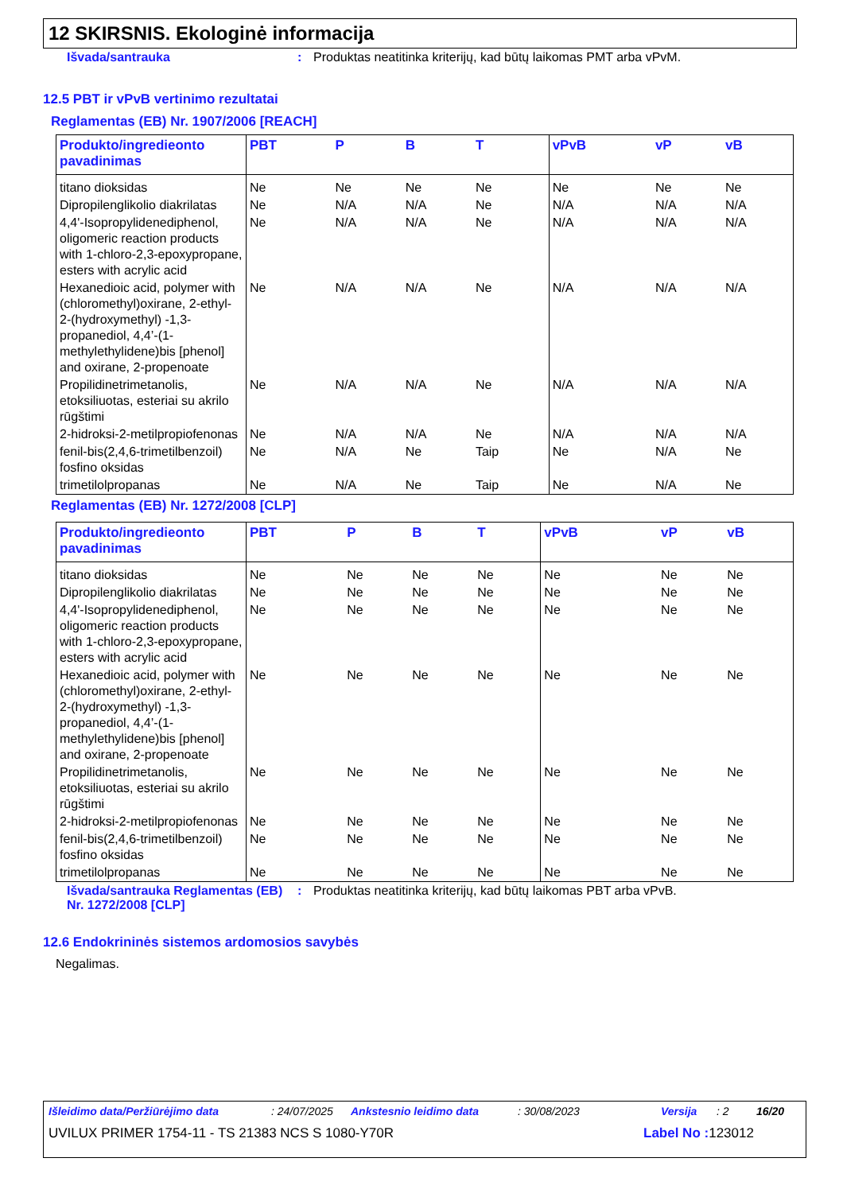12 SKIRSNIS. Ekologinė informacija
Išvada/santrauka: Produktas neatitinka kriterijų, kad būtų laikomas PMT arba vPvM.
12.5 PBT ir vPvB vertinimo rezultatai
Reglamentas (EB) Nr. 1907/2006 [REACH]
| Produkto/ingredieonto pavadinimas | PBT | P | B | T | vPvB | vP | vB |
| --- | --- | --- | --- | --- | --- | --- | --- |
| titano dioksidas | Ne | Ne | Ne | Ne | Ne | Ne | Ne |
| Dipropilenglikolio diakrilatas | Ne | N/A | N/A | Ne | N/A | N/A | N/A |
| 4,4'-Isopropylidenediphenol, oligomeric reaction products with 1-chloro-2,3-epoxypropane, esters with acrylic acid | Ne | N/A | N/A | Ne | N/A | N/A | N/A |
| Hexanedioic acid, polymer with (chloromethyl)oxirane, 2-ethyl-2-(hydroxymethyl) -1,3-propanediol, 4,4’-(1-methylethylidene)bis [phenol] and oxirane, 2-propenoate | Ne | N/A | N/A | Ne | N/A | N/A | N/A |
| Propilidinetrimetanolis, etoksiliuotas, esteriai su akrilo rūgštimi | Ne | N/A | N/A | Ne | N/A | N/A | N/A |
| 2-hidroksi-2-metilpropiofenonas | Ne | N/A | N/A | Ne | N/A | N/A | N/A |
| fenil-bis(2,4,6-trimetilbenzoil) fosfino oksidas | Ne | N/A | Ne | Taip | Ne | N/A | Ne |
| trimetilolpropanas | Ne | N/A | Ne | Taip | Ne | N/A | Ne |
Reglamentas (EB) Nr. 1272/2008 [CLP]
| Produkto/ingredieonto pavadinimas | PBT | P | B | T | vPvB | vP | vB |
| --- | --- | --- | --- | --- | --- | --- | --- |
| titano dioksidas | Ne | Ne | Ne | Ne | Ne | Ne | Ne |
| Dipropilenglikolio diakrilatas | Ne | Ne | Ne | Ne | Ne | Ne | Ne |
| 4,4'-Isopropylidenediphenol, oligomeric reaction products with 1-chloro-2,3-epoxypropane, esters with acrylic acid | Ne | Ne | Ne | Ne | Ne | Ne | Ne |
| Hexanedioic acid, polymer with (chloromethyl)oxirane, 2-ethyl-2-(hydroxymethyl) -1,3-propanediol, 4,4’-(1-methylethylidene)bis [phenol] and oxirane, 2-propenoate | Ne | Ne | Ne | Ne | Ne | Ne | Ne |
| Propilidinetrimetanolis, etoksiliuotas, esteriai su akrilo rūgštimi | Ne | Ne | Ne | Ne | Ne | Ne | Ne |
| 2-hidroksi-2-metilpropiofenonas | Ne | Ne | Ne | Ne | Ne | Ne | Ne |
| fenil-bis(2,4,6-trimetilbenzoil) fosfino oksidas | Ne | Ne | Ne | Ne | Ne | Ne | Ne |
| trimetilolpropanas | Ne | Ne | Ne | Ne | Ne | Ne | Ne |
Išvada/santrauka Reglamentas (EB) Nr. 1272/2008 [CLP]: Produktas neatitinka kriterijų, kad būtų laikomas PBT arba vPvB.
12.6 Endokrininės sistemos ardomosios savybės
Negalimas.
Išleidimo data/Peržiūrėjimo data: 24/07/2025 Ankstesnio leidimo data: 30/08/2023 Versija: 2 16/20
UVILUX PRIMER 1754-11 - TS 21383 NCS S 1080-Y70R Label No : 123012